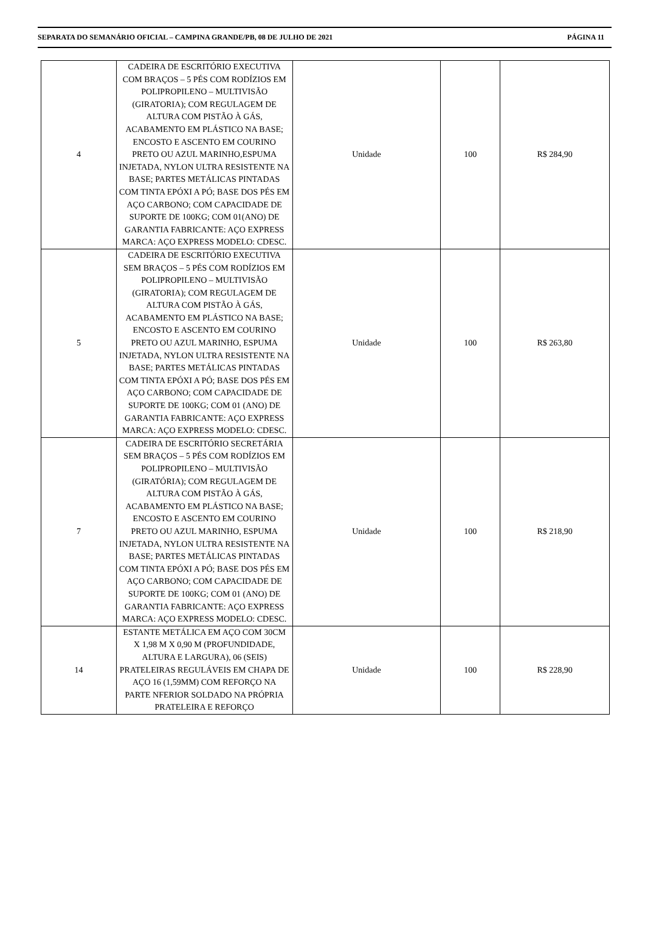SEPARATA DO SEMANÁRIO OFICIAL – CAMPINA GRANDE/PB, 08 DE JULHO DE 2021 PÁGINA 11
| 4 | CADEIRA DE ESCRITÓRIO EXECUTIVA COM BRAÇOS – 5 PÉS COM RODÍZIOS EM POLIPROPILENO – MULTIVISÃO (GIRATORIA); COM REGULAGEM DE ALTURA COM PISTÃO À GÁS, ACABAMENTO EM PLÁSTICO NA BASE; ENCOSTO E ASCENTO EM COURINO PRETO OU AZUL MARINHO,ESPUMA INJETADA, NYLON ULTRA RESISTENTE NA BASE; PARTES METÁLICAS PINTADAS COM TINTA EPÓXI A PÓ; BASE DOS PÉS EM AÇO CARBONO; COM CAPACIDADE DE SUPORTE DE 100KG; COM 01(ANO) DE GARANTIA FABRICANTE: AÇO EXPRESS MARCA: AÇO EXPRESS MODELO: CDESC. | Unidade | 100 | R$ 284,90 |
| 5 | CADEIRA DE ESCRITÓRIO EXECUTIVA SEM BRAÇOS – 5 PÉS COM RODÍZIOS EM POLIPROPILENO – MULTIVISÃO (GIRATORIA); COM REGULAGEM DE ALTURA COM PISTÃO À GÁS, ACABAMENTO EM PLÁSTICO NA BASE; ENCOSTO E ASCENTO EM COURINO PRETO OU AZUL MARINHO, ESPUMA INJETADA, NYLON ULTRA RESISTENTE NA BASE; PARTES METÁLICAS PINTADAS COM TINTA EPÓXI A PÓ; BASE DOS PÉS EM AÇO CARBONO; COM CAPACIDADE DE SUPORTE DE 100KG; COM 01 (ANO) DE GARANTIA FABRICANTE: AÇO EXPRESS MARCA: AÇO EXPRESS MODELO: CDESC. | Unidade | 100 | R$ 263,80 |
| 7 | CADEIRA DE ESCRITÓRIO SECRETÁRIA SEM BRAÇOS – 5 PÉS COM RODÍZIOS EM POLIPROPILENO – MULTIVISÃO (GIRATÓRIA); COM REGULAGEM DE ALTURA COM PISTÃO À GÁS, ACABAMENTO EM PLÁSTICO NA BASE; ENCOSTO E ASCENTO EM COURINO PRETO OU AZUL MARINHO, ESPUMA INJETADA, NYLON ULTRA RESISTENTE NA BASE; PARTES METÁLICAS PINTADAS COM TINTA EPÓXI A PÓ; BASE DOS PÉS EM AÇO CARBONO; COM CAPACIDADE DE SUPORTE DE 100KG; COM 01 (ANO) DE GARANTIA FABRICANTE: AÇO EXPRESS MARCA: AÇO EXPRESS MODELO: CDESC. | Unidade | 100 | R$ 218,90 |
| 14 | ESTANTE METÁLICA EM AÇO COM 30CM X 1,98 M X 0,90 M (PROFUNDIDADE, ALTURA E LARGURA), 06 (SEIS) PRATELEIRAS REGULÁVEIS EM CHAPA DE AÇO 16 (1,59MM) COM REFORÇO NA PARTE NFERIOR SOLDADO NA PRÓPRIA PRATELEIRA E REFORÇO | Unidade | 100 | R$ 228,90 |